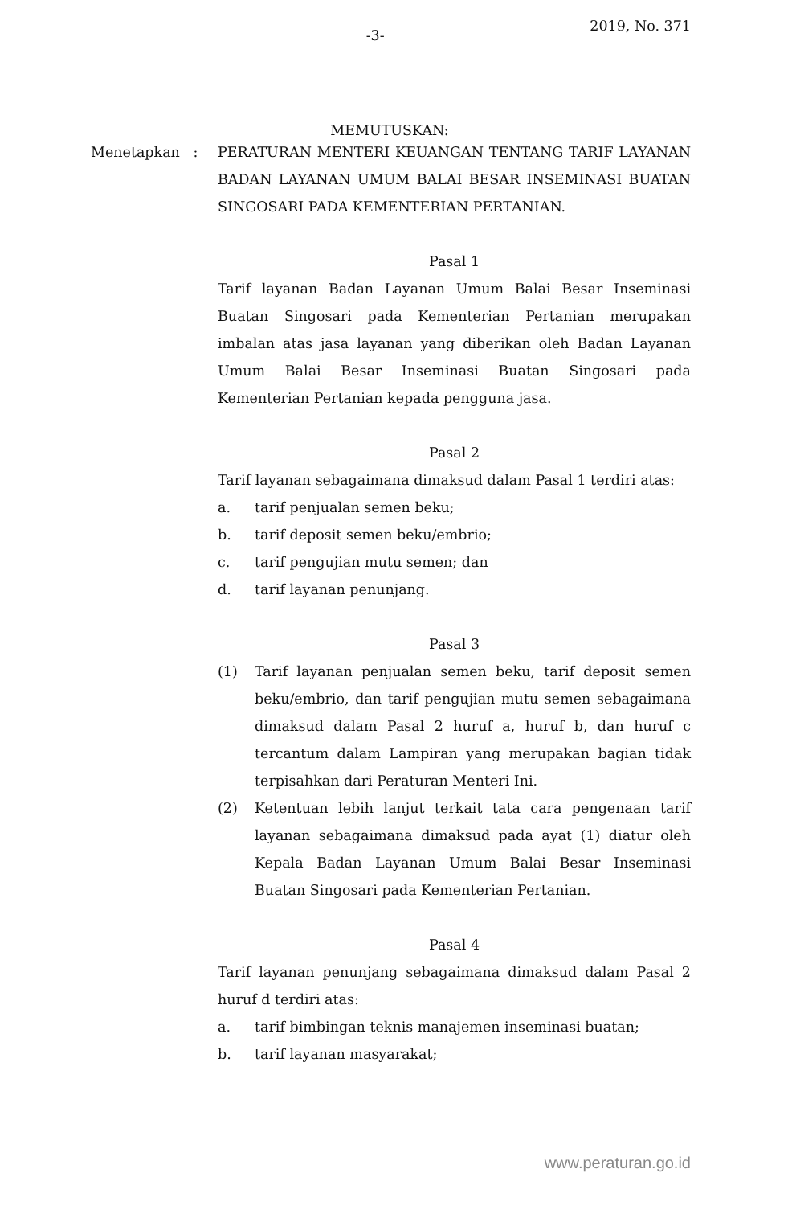-3-
2019, No. 371
MEMUTUSKAN:
Menetapkan : PERATURAN MENTERI KEUANGAN TENTANG TARIF LAYANAN BADAN LAYANAN UMUM BALAI BESAR INSEMINASI BUATAN SINGOSARI PADA KEMENTERIAN PERTANIAN.
Pasal 1
Tarif layanan Badan Layanan Umum Balai Besar Inseminasi Buatan Singosari pada Kementerian Pertanian merupakan imbalan atas jasa layanan yang diberikan oleh Badan Layanan Umum Balai Besar Inseminasi Buatan Singosari pada Kementerian Pertanian kepada pengguna jasa.
Pasal 2
Tarif layanan sebagaimana dimaksud dalam Pasal 1 terdiri atas:
a. tarif penjualan semen beku;
b. tarif deposit semen beku/embrio;
c. tarif pengujian mutu semen; dan
d. tarif layanan penunjang.
Pasal 3
(1) Tarif layanan penjualan semen beku, tarif deposit semen beku/embrio, dan tarif pengujian mutu semen sebagaimana dimaksud dalam Pasal 2 huruf a, huruf b, dan huruf c tercantum dalam Lampiran yang merupakan bagian tidak terpisahkan dari Peraturan Menteri Ini.
(2) Ketentuan lebih lanjut terkait tata cara pengenaan tarif layanan sebagaimana dimaksud pada ayat (1) diatur oleh Kepala Badan Layanan Umum Balai Besar Inseminasi Buatan Singosari pada Kementerian Pertanian.
Pasal 4
Tarif layanan penunjang sebagaimana dimaksud dalam Pasal 2 huruf d terdiri atas:
a. tarif bimbingan teknis manajemen inseminasi buatan;
b. tarif layanan masyarakat;
www.peraturan.go.id